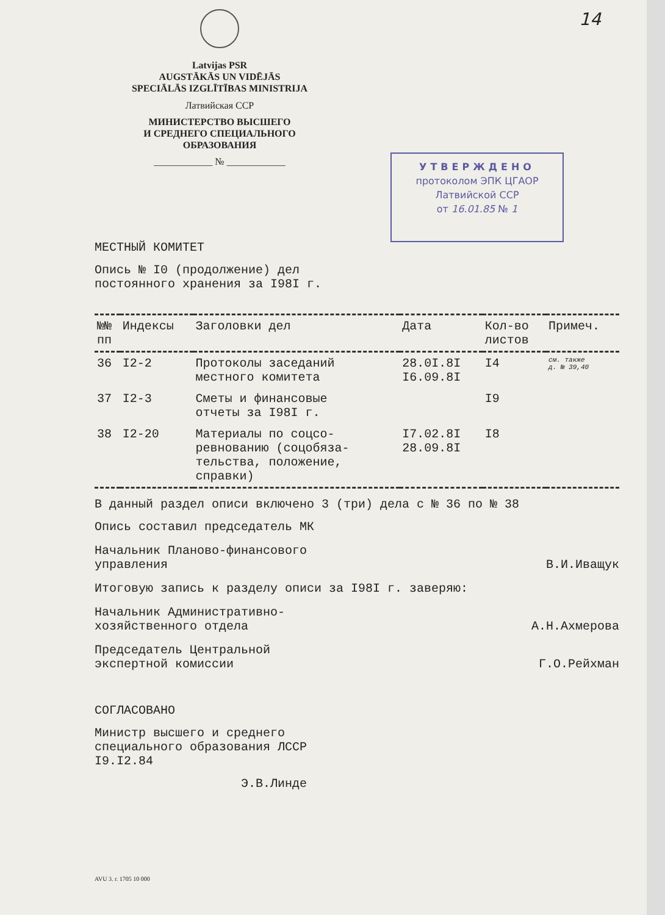14
Latvijas PSR
AUGSTĀKĀS UN VIDĒJĀS
SPECIĀLĀS IZGLĪTĪBAS MINISTRIJA
Латвийская ССР
МИНИСТЕРСТВО ВЫСШЕГО
И СРЕДНЕГО СПЕЦИАЛЬНОГО
ОБРАЗОВАНИЯ
____________ № ____________
УТВЕРЖДЕНО
протоколом ЭПК ЦГАОР
Латвийской ССР
от 16.01.85 № 1
МЕСТНЫЙ КОМИТЕТ
Опись № I0 (продолжение) дел
постоянного хранения за I98I г.
| №№ пп | Индексы | Заголовки дел | Дата | Кол-во листов | Примеч. |
| --- | --- | --- | --- | --- | --- |
| 36 | I2-2 | Протоколы заседаний местного комитета | 28.0I.8I I6.09.8I | I4 | см. также д. № 39,40 |
| 37 | I2-3 | Сметы и финансовые отчеты за I98I г. | | I9 | |
| 38 | I2-20 | Материалы по соцсо- ревнованию (соцобяза- тельства, положение, справки) | I7.02.8I 28.09.8I | I8 | |
В данный раздел описи включено 3 (три) дела с № 36 по № 38
Опись составил председатель МК
Начальник Планово-финансового
управления В.И.Иващук
Итоговую запись к разделу описи за I98I г. заверяю:
Начальник Административно-
хозяйственного отдела А.Н.Ахмерова
Председатель Центральной
экспертной комиссии Г.О.Рейхман
СОГЛАСОВАНО
Министр высшего и среднего
специального образования ЛССР
I9.I2.84
Э.В.Линде
AVU 3. г. 1705 10 000